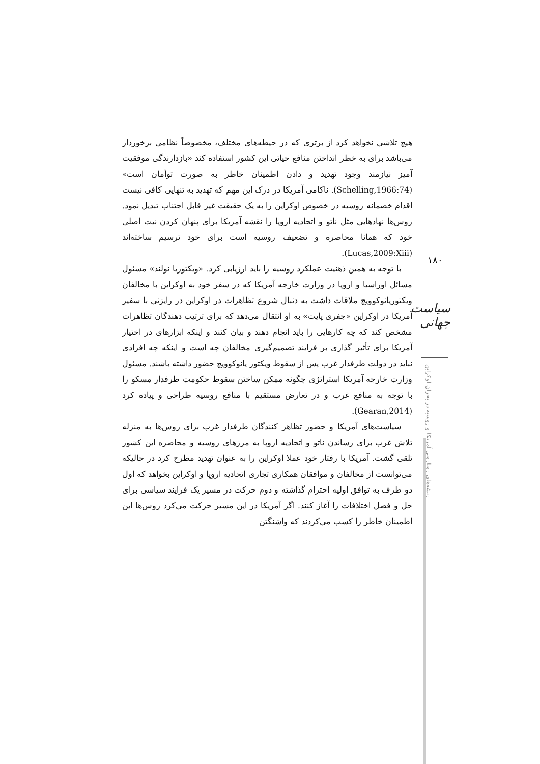هیچ تلاشی نخواهد کرد از برتری که در حیطه‌های مختلف، مخصوصاً نظامی برخوردار می‌باشد برای به خطر انداختن منافع حیاتی این کشور استفاده کند «بازدارندگی موفقیت آمیز نیازمند وجود تهدید و دادن اطمینان خاطر به صورت توأمان است» (Schelling,1966:74). ناکامی آمریکا در درک این مهم که تهدید به تنهایی کافی نیست اقدام خصمانه روسیه در خصوص اوکراین را به یک حقیقت غیر قابل اجتناب تبدیل نمود. روس‌ها نهادهایی مثل ناتو و اتحادیه اروپا را نقشه آمریکا برای پنهان کردن نیت اصلی خود که همانا محاصره و تضعیف روسیه است برای خود ترسیم ساخته‌اند (Lucas,2009:Xiii).
با توجه به همین ذهنیت عملکرد روسیه را باید ارزیابی کرد. «ویکتوریا نولند» مسئول مسائل اوراسیا و اروپا در وزارت خارجه آمریکا که در سفر خود به اوکراین با مخالفان ویکتوریانوکوویچ ملاقات داشت به دنبال شروع تظاهرات در اوکراین در رایزنی با سفیر آمریکا در اوکراین «جفری پایت» به او انتقال می‌دهد که برای ترتیب دهندگان تظاهرات مشخص کند که چه کارهایی را باید انجام دهند و بیان کنند و اینکه ابزارهای در اختیار آمریکا برای تأثیر گذاری بر فرایند تصمیم‌گیری مخالفان چه است و اینکه چه افرادی نباید در دولت طرفدار غرب پس از سقوط ویکتور یانوکوویچ حضور داشته باشند. مسئول وزارت خارجه آمریکا استراتژی چگونه ممکن ساختن سقوط حکومت طرفدار مسکو را با توجه به منافع غرب و در تعارض مستقیم با منافع روسیه طراحی و پیاده کرد (Gearan,2014).
سیاست‌های آمریکا و حضور تظاهر کنندگان طرفدار غرب برای روس‌ها به منزله تلاش غرب برای رساندن ناتو و اتحادیه اروپا به مرزهای روسیه و محاصره این کشور تلقی گشت. آمریکا با رفتار خود عملا اوکراین را به عنوان تهدید مطرح کرد در حالیکه می‌توانست از مخالفان و موافقان همکاری تجاری اتحادیه اروپا و اوکراین بخواهد که اول دو طرف به توافق اولیه احترام گذاشته و دوم حرکت در مسیر یک فرایند سیاسی برای حل و فصل اختلافات را آغاز کنند. اگر آمریکا در این مسیر حرکت می‌کرد روس‌ها این اطمینان خاطر را کسب می‌کردند که واشنگتن
۱۸۰
سیاست جهانی
ریشه‌های رویارویی آمریکا و روسیه در بحران اوکراین